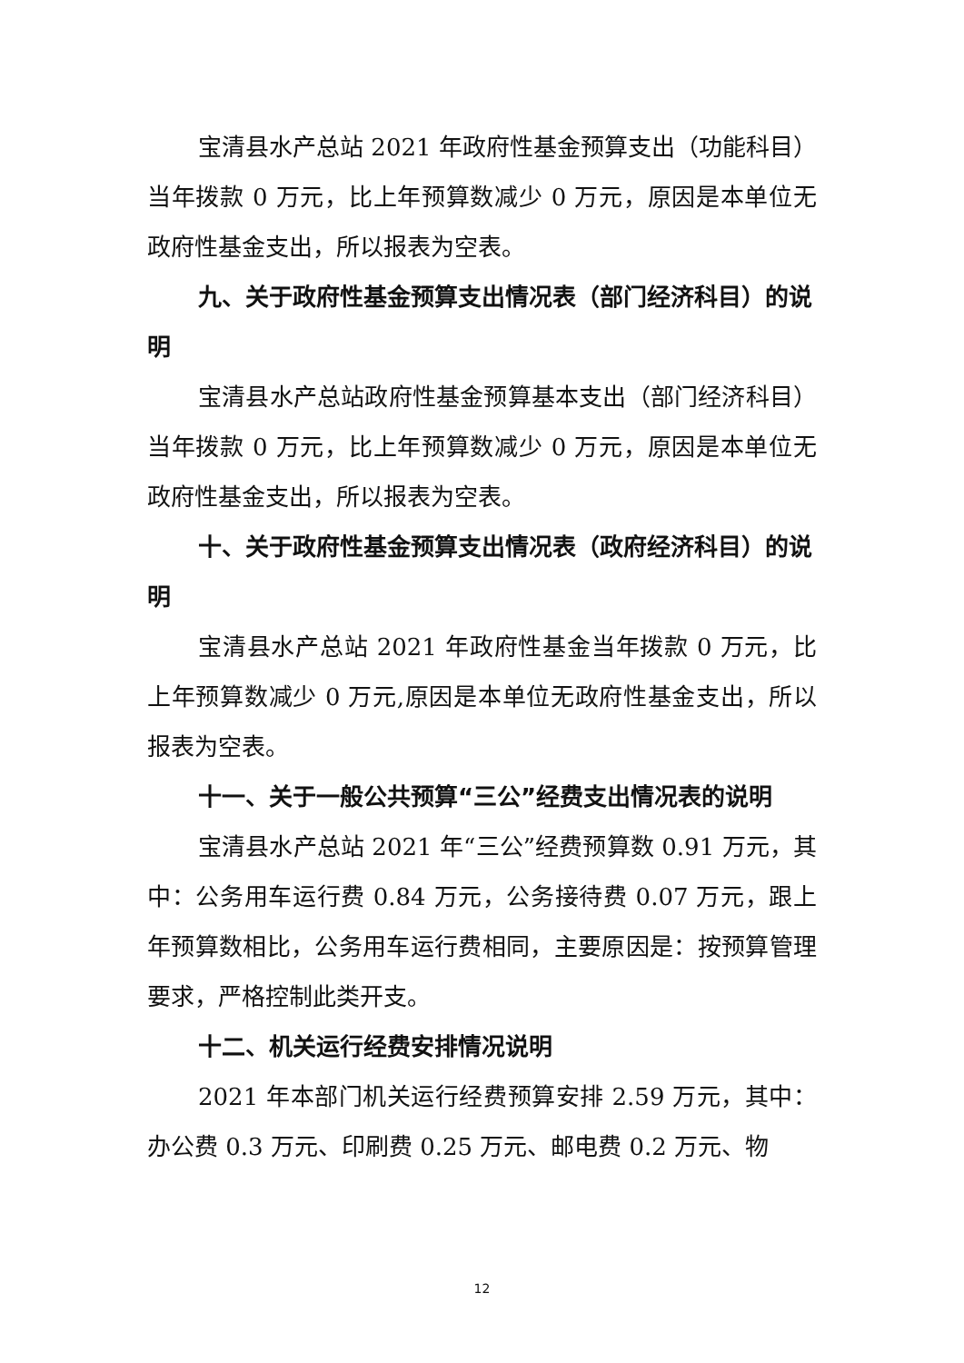宝清县水产总站 2021 年政府性基金预算支出（功能科目）当年拨款 0 万元，比上年预算数减少 0 万元，原因是本单位无政府性基金支出，所以报表为空表。
九、关于政府性基金预算支出情况表（部门经济科目）的说明
宝清县水产总站政府性基金预算基本支出（部门经济科目）当年拨款 0 万元，比上年预算数减少 0 万元，原因是本单位无政府性基金支出，所以报表为空表。
十、关于政府性基金预算支出情况表（政府经济科目）的说明
宝清县水产总站 2021 年政府性基金当年拨款 0 万元，比上年预算数减少 0 万元,原因是本单位无政府性基金支出，所以报表为空表。
十一、关于一般公共预算“三公”经费支出情况表的说明
宝清县水产总站 2021 年“三公”经费预算数 0.91 万元，其中：公务用车运行费 0.84 万元，公务接待费 0.07 万元，跟上年预算数相比，公务用车运行费相同，主要原因是：按预算管理要求，严格控制此类开支。
十二、机关运行经费安排情况说明
2021 年本部门机关运行经费预算安排 2.59 万元，其中：办公费 0.3 万元、印刷费 0.25 万元、邮电费 0.2 万元、物
12